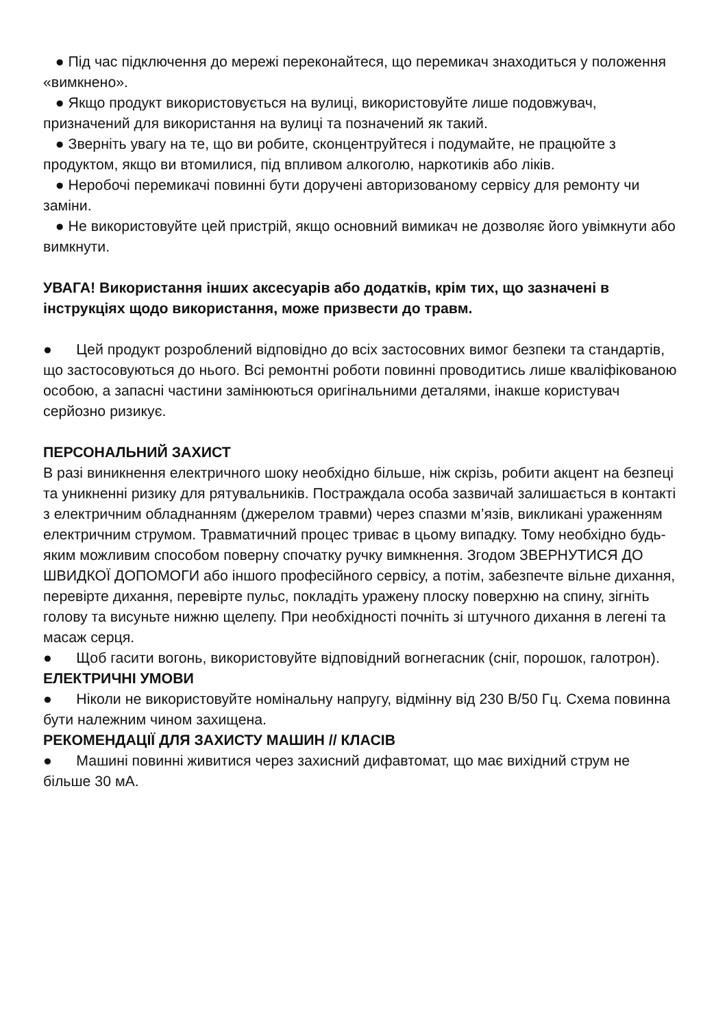● Під час підключення до мережі переконайтеся, що перемикач знаходиться у положення «вимкнено».
● Якщо продукт використовується на вулиці, використовуйте лише подовжувач, призначений для використання на вулиці та позначений як такий.
● Зверніть увагу на те, що ви робите, сконцентруйтеся і подумайте, не працюйте з продуктом, якщо ви втомилися, під впливом алкоголю, наркотиків або ліків.
● Неробочі перемикачі повинні бути доручені авторизованому сервісу для ремонту чи заміни.
● Не використовуйте цей пристрій, якщо основний вимикач не дозволяє його увімкнути або вимкнути.
УВАГА! Використання інших аксесуарів або додатків, крім тих, що зазначені в інструкціях щодо використання, може призвести до травм.
● Цей продукт розроблений відповідно до всіх застосовних вимог безпеки та стандартів, що застосовуються до нього. Всі ремонтні роботи повинні проводитись лише кваліфікованою особою, а запасні частини замінюються оригінальними деталями, інакше користувач серйозно ризикує.
ПЕРСОНАЛЬНИЙ ЗАХИСТ
В разі виникнення електричного шоку необхідно більше, ніж скрізь, робити акцент на безпеці та уникненні ризику для рятувальників. Постраждала особа зазвичай залишається в контакті з електричним обладнанням (джерелом травми) через спазми м’язів, викликані ураженням електричним струмом. Травматичний процес триває в цьому випадку. Тому необхідно будь-яким можливим способом поверну спочатку ручку вимкнення. Згодом ЗВЕРНУТИСЯ ДО ШВИДКОЇ ДОПОМОГИ або іншого професійного сервісу, а потім, забезпечте вільне дихання, перевірте дихання, перевірте пульс, покладіть уражену плоску поверхню на спину, зігніть голову та висуньте нижню щелепу. При необхідності почніть зі штучного дихання в легені та масаж серця.
● Щоб гасити вогонь, використовуйте відповідний вогнегасник (сніг, порошок, галотрон).
ЕЛЕКТРИЧНІ УМОВИ
● Ніколи не використовуйте номінальну напругу, відмінну від 230 В/50 Гц. Схема повинна бути належним чином захищена.
РЕКОМЕНДАЦІЇ ДЛЯ ЗАХИСТУ МАШИН // КЛАСІВ
● Машині повинні живитися через захисний дифавтомат, що має вихідний струм не більше 30 мА.